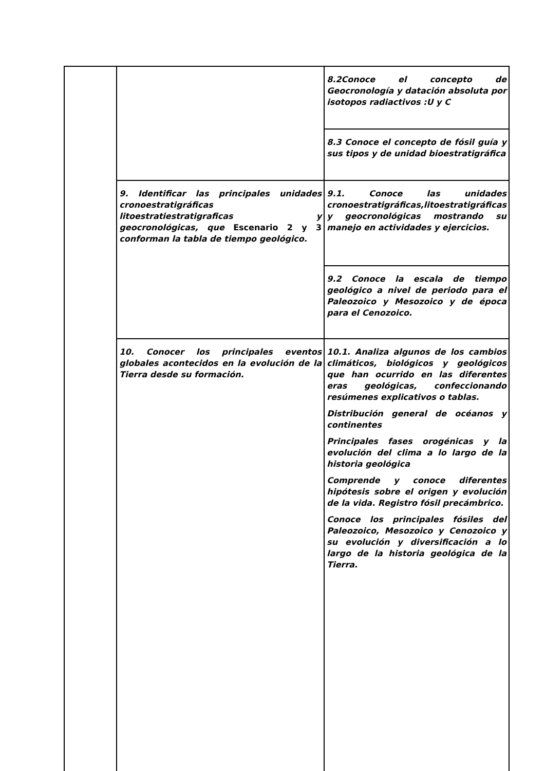| | | 8.2Conoce el concepto de Geocronología y datación absoluta por isotopos radiactivos :U y C |
| | | 8.3 Conoce el concepto de fósil guía y sus tipos y de unidad bioestratigráfica |
| | 9. Identificar las principales unidades cronoestratigráficas litoestratiestratigraficas y geocronológicas, que Escenario 2 y 3 conforman la tabla de tiempo geológico. | 9.1. Conoce las unidades cronoestratigráficas,litoestratigráficas y geocronológicas mostrando su manejo en actividades y ejercicios. |
| | | 9.2 Conoce la escala de tiempo geológico a nivel de periodo para el Paleozoico y Mesozoico y de época para el Cenozoico. |
| | 10. Conocer los principales eventos globales acontecidos en la evolución de la Tierra desde su formación. | 10.1. Analiza algunos de los cambios climáticos, biológicos y geológicos que han ocurrido en las diferentes eras geológicas, confeccionando resúmenes explicativos o tablas. Distribución general de océanos y continentes Principales fases orogénicas y la evolución del clima a lo largo de la historia geológica Comprende y conoce diferentes hipótesis sobre el origen y evolución de la vida. Registro fósil precámbrico. Conoce los principales fósiles del Paleozoico, Mesozoico y Cenozoico y su evolución y diversificación a lo largo de la historia geológica de la Tierra. |